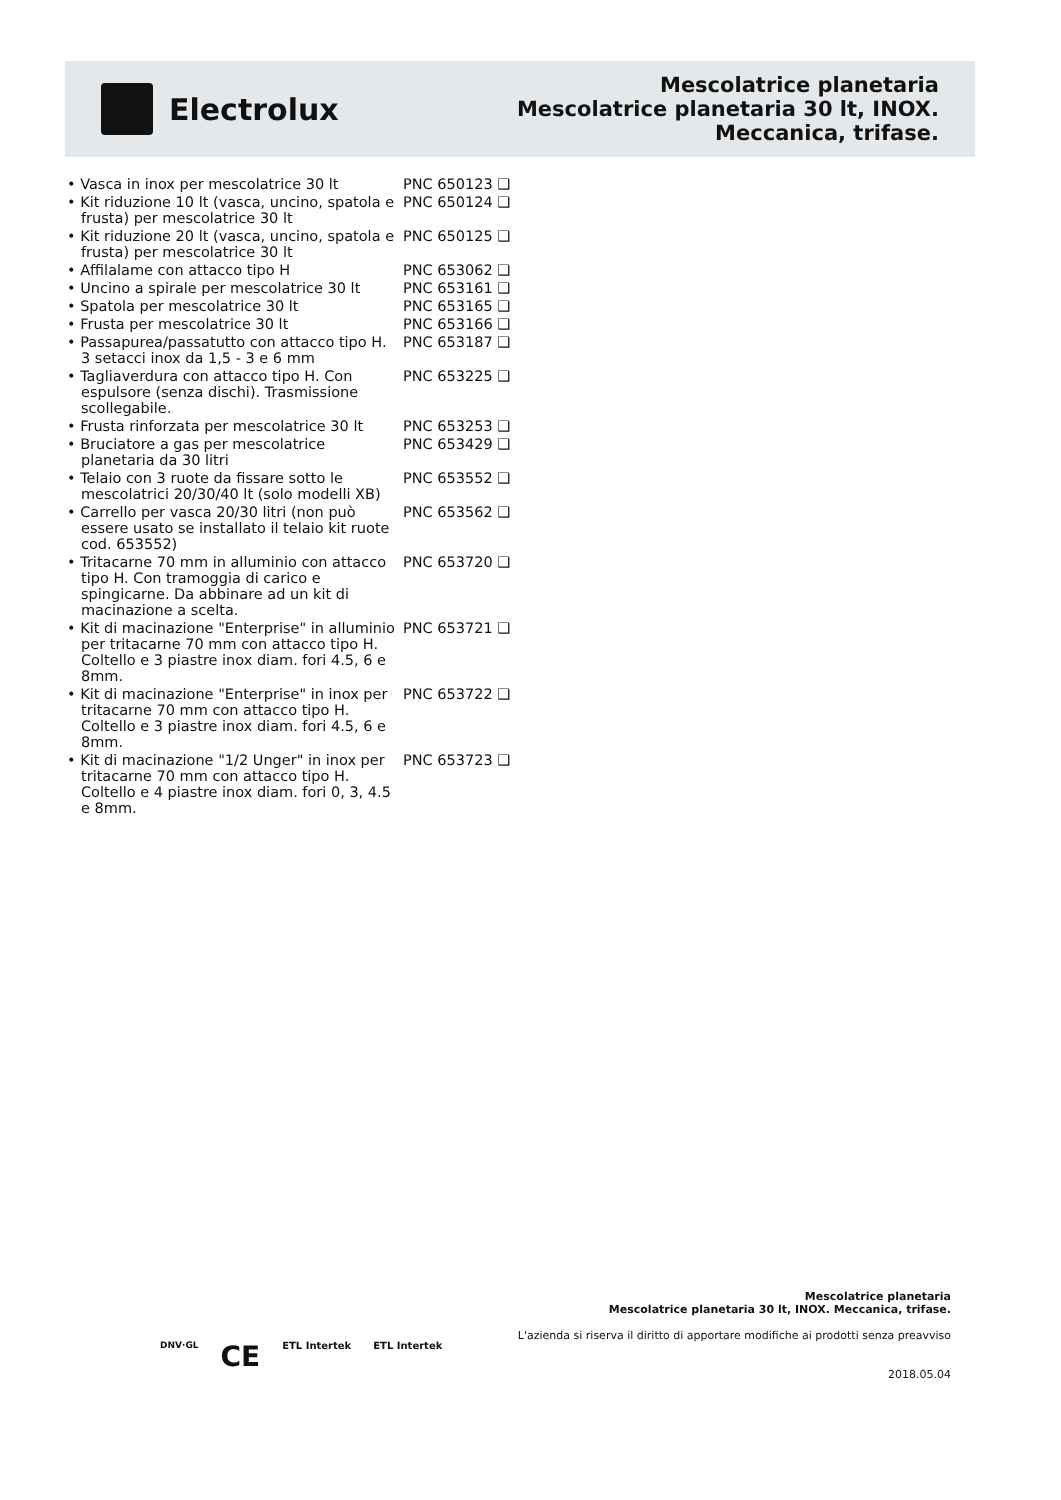Electrolux
Mescolatrice planetaria
Mescolatrice planetaria 30 lt, INOX.
Meccanica, trifase.
| • Vasca in inox per mescolatrice 30 lt | PNC 650123 ❑ |
| • Kit riduzione 10 lt (vasca, uncino, spatola e frusta) per mescolatrice 30 lt | PNC 650124 ❑ |
| • Kit riduzione 20 lt (vasca, uncino, spatola e frusta) per mescolatrice 30 lt | PNC 650125 ❑ |
| • Affilalame con attacco tipo H | PNC 653062 ❑ |
| • Uncino a spirale per mescolatrice 30 lt | PNC 653161 ❑ |
| • Spatola per mescolatrice 30 lt | PNC 653165 ❑ |
| • Frusta per mescolatrice 30 lt | PNC 653166 ❑ |
| • Passapurea/passatutto con attacco tipo H. 3 setacci inox da 1,5 - 3 e 6 mm | PNC 653187 ❑ |
| • Tagliaverdura con attacco tipo H. Con espulsore (senza dischi). Trasmissione scollegabile. | PNC 653225 ❑ |
| • Frusta rinforzata per mescolatrice 30 lt | PNC 653253 ❑ |
| • Bruciatore a gas per mescolatrice planetaria da 30 litri | PNC 653429 ❑ |
| • Telaio con 3 ruote da fissare sotto le mescolatrici 20/30/40 lt (solo modelli XB) | PNC 653552 ❑ |
| • Carrello per vasca 20/30 litri (non può essere usato se installato il telaio kit ruote cod. 653552) | PNC 653562 ❑ |
| • Tritacarne 70 mm in alluminio con attacco tipo H. Con tramoggia di carico e spingicarne. Da abbinare ad un kit di macinazione a scelta. | PNC 653720 ❑ |
| • Kit di macinazione "Enterprise" in alluminio per tritacarne 70 mm con attacco tipo H. Coltello e 3 piastre inox diam. fori 4.5, 6 e 8mm. | PNC 653721 ❑ |
| • Kit di macinazione "Enterprise" in inox per tritacarne 70 mm con attacco tipo H. Coltello e 3 piastre inox diam. fori 4.5, 6 e 8mm. | PNC 653722 ❑ |
| • Kit di macinazione "1/2 Unger" in inox per tritacarne 70 mm con attacco tipo H. Coltello e 4 piastre inox diam. fori 0, 3, 4.5 e 8mm. | PNC 653723 ❑ |
DNV·GL CE ETL Intertek ETL Intertek
Mescolatrice planetaria
Mescolatrice planetaria 30 lt, INOX. Meccanica, trifase.
L'azienda si riserva il diritto di apportare modifiche ai prodotti senza preavviso
2018.05.04